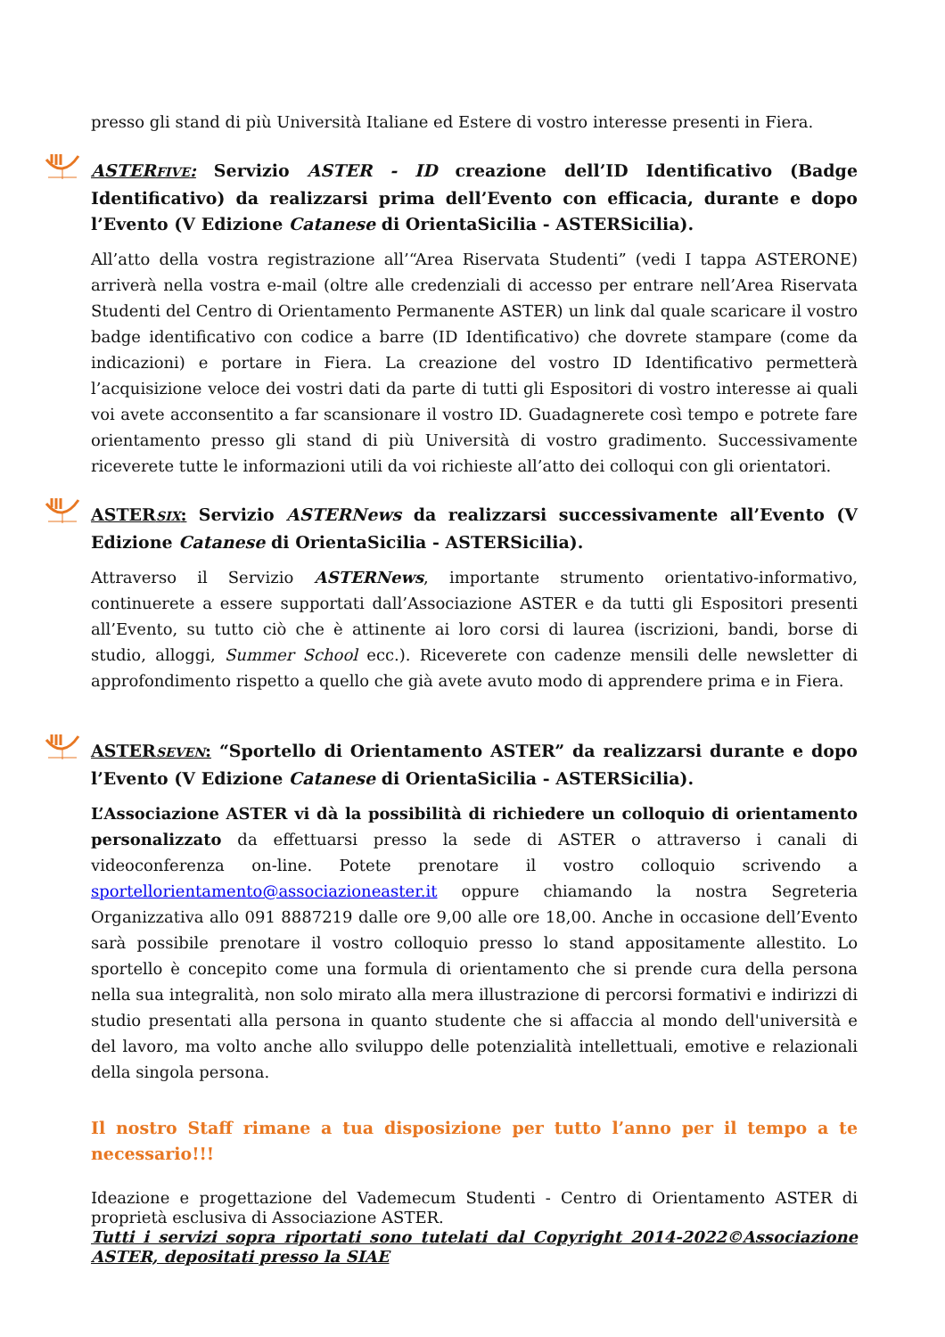presso gli stand di più Università Italiane ed Estere di vostro interesse presenti in Fiera.
ASTERFIVE: Servizio ASTER - ID creazione dell’ID Identificativo (Badge Identificativo) da realizzarsi prima dell’Evento con efficacia, durante e dopo l’Evento (V Edizione Catanese di OrientaSicilia - ASTERSicilia).
All’atto della vostra registrazione all’“Area Riservata Studenti” (vedi I tappa ASTERONE) arriverà nella vostra e-mail (oltre alle credenziali di accesso per entrare nell’Area Riservata Studenti del Centro di Orientamento Permanente ASTER) un link dal quale scaricare il vostro badge identificativo con codice a barre (ID Identificativo) che dovrete stampare (come da indicazioni) e portare in Fiera. La creazione del vostro ID Identificativo permetterà l’acquisizione veloce dei vostri dati da parte di tutti gli Espositori di vostro interesse ai quali voi avete acconsentito a far scansionare il vostro ID. Guadagnerete così tempo e potrete fare orientamento presso gli stand di più Università di vostro gradimento. Successivamente riceverete tutte le informazioni utili da voi richieste all’atto dei colloqui con gli orientatori.
ASTERSIX: Servizio ASTERNews da realizzarsi successivamente all’Evento (V Edizione Catanese di OrientaSicilia - ASTERSicilia).
Attraverso il Servizio ASTERNews, importante strumento orientativo-informativo, continuerete a essere supportati dall’Associazione ASTER e da tutti gli Espositori presenti all’Evento, su tutto ciò che è attinente ai loro corsi di laurea (iscrizioni, bandi, borse di studio, alloggi, Summer School ecc.). Riceverete con cadenze mensili delle newsletter di approfondimento rispetto a quello che già avete avuto modo di apprendere prima e in Fiera.
ASTERSEVEN: “Sportello di Orientamento ASTER” da realizzarsi durante e dopo l’Evento (V Edizione Catanese di OrientaSicilia - ASTERSicilia).
L’Associazione ASTER vi dà la possibilità di richiedere un colloquio di orientamento personalizzato da effettuarsi presso la sede di ASTER o attraverso i canali di videoconferenza on-line. Potete prenotare il vostro colloquio scrivendo a sportellorientamento@associazioneaster.it oppure chiamando la nostra Segreteria Organizzativa allo 091 8887219 dalle ore 9,00 alle ore 18,00. Anche in occasione dell’Evento sarà possibile prenotare il vostro colloquio presso lo stand appositamente allestito. Lo sportello è concepito come una formula di orientamento che si prende cura della persona nella sua integralità, non solo mirato alla mera illustrazione di percorsi formativi e indirizzi di studio presentati alla persona in quanto studente che si affaccia al mondo dell'università e del lavoro, ma volto anche allo sviluppo delle potenzialità intellettuali, emotive e relazionali della singola persona.
Il nostro Staff rimane a tua disposizione per tutto l’anno per il tempo a te necessario!!!
Ideazione e progettazione del Vademecum Studenti - Centro di Orientamento ASTER di proprietà esclusiva di Associazione ASTER.
Tutti i servizi sopra riportati sono tutelati dal Copyright 2014-2022©Associazione ASTER, depositati presso la SIAE